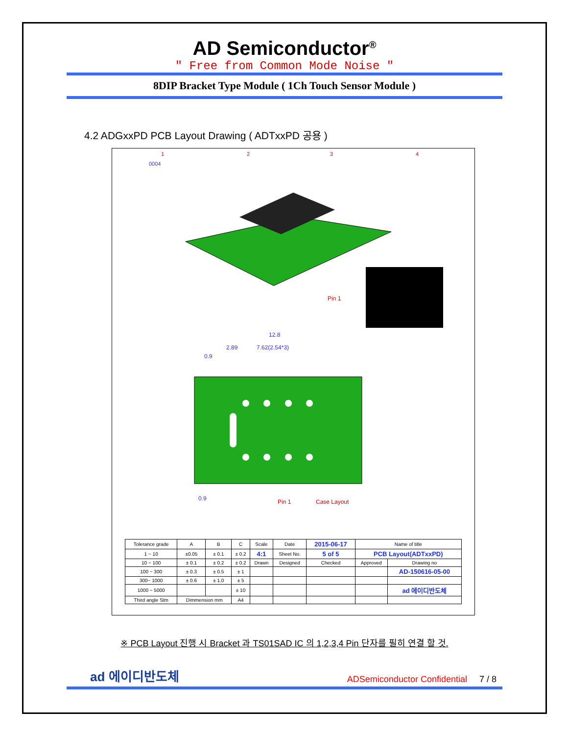AD Semiconductor<sup>®</sup>
" Free from Common Mode Noise "
8DIP Bracket Type Module ( 1Ch Touch Sensor Module )
4.2 ADGxxPD PCB Layout Drawing ( ADTxxPD 공용 )
1
2
3
4
0004
Pin 1
12.8
2.89
7.62(2.54*3)
0.9
0.9
Pin 1
Case Layout
| Tolerance grade | A | B | C | Scale | Date | 2015-06-17 | Name of title | |
| 1 ~ 10 | ±0.05 | ± 0.1 | ± 0.2 | 4:1 | Sheet No. | 5 of 5 | PCB Layout(ADTxxPD) | |
| 10 ~ 100 | ± 0.1 | ± 0.2 | ± 0.2 | Drawn | Designed | Checked | Approved | Drawing no |
| 100 ~ 300 | ± 0.3 | ± 0.5 | ± 1 | | | | | AD-150616-05-00 |
| 300~ 1000 | ± 0.6 | ± 1.0 | ± 5 | | | | | |
| 1000 ~ 5000 | | | ± 10 | | | | | ad 에이디반도체 |
| Third angle Stm | Dimmension mm | | A4 | | | | | |
※ PCB Layout 진행 시 Bracket 과 TS01SAD IC 의 1,2,3,4 Pin 단자를 필히 연결 할 것.
ad 에이디반도체 ADSemiconductor Confidential 7 / 8